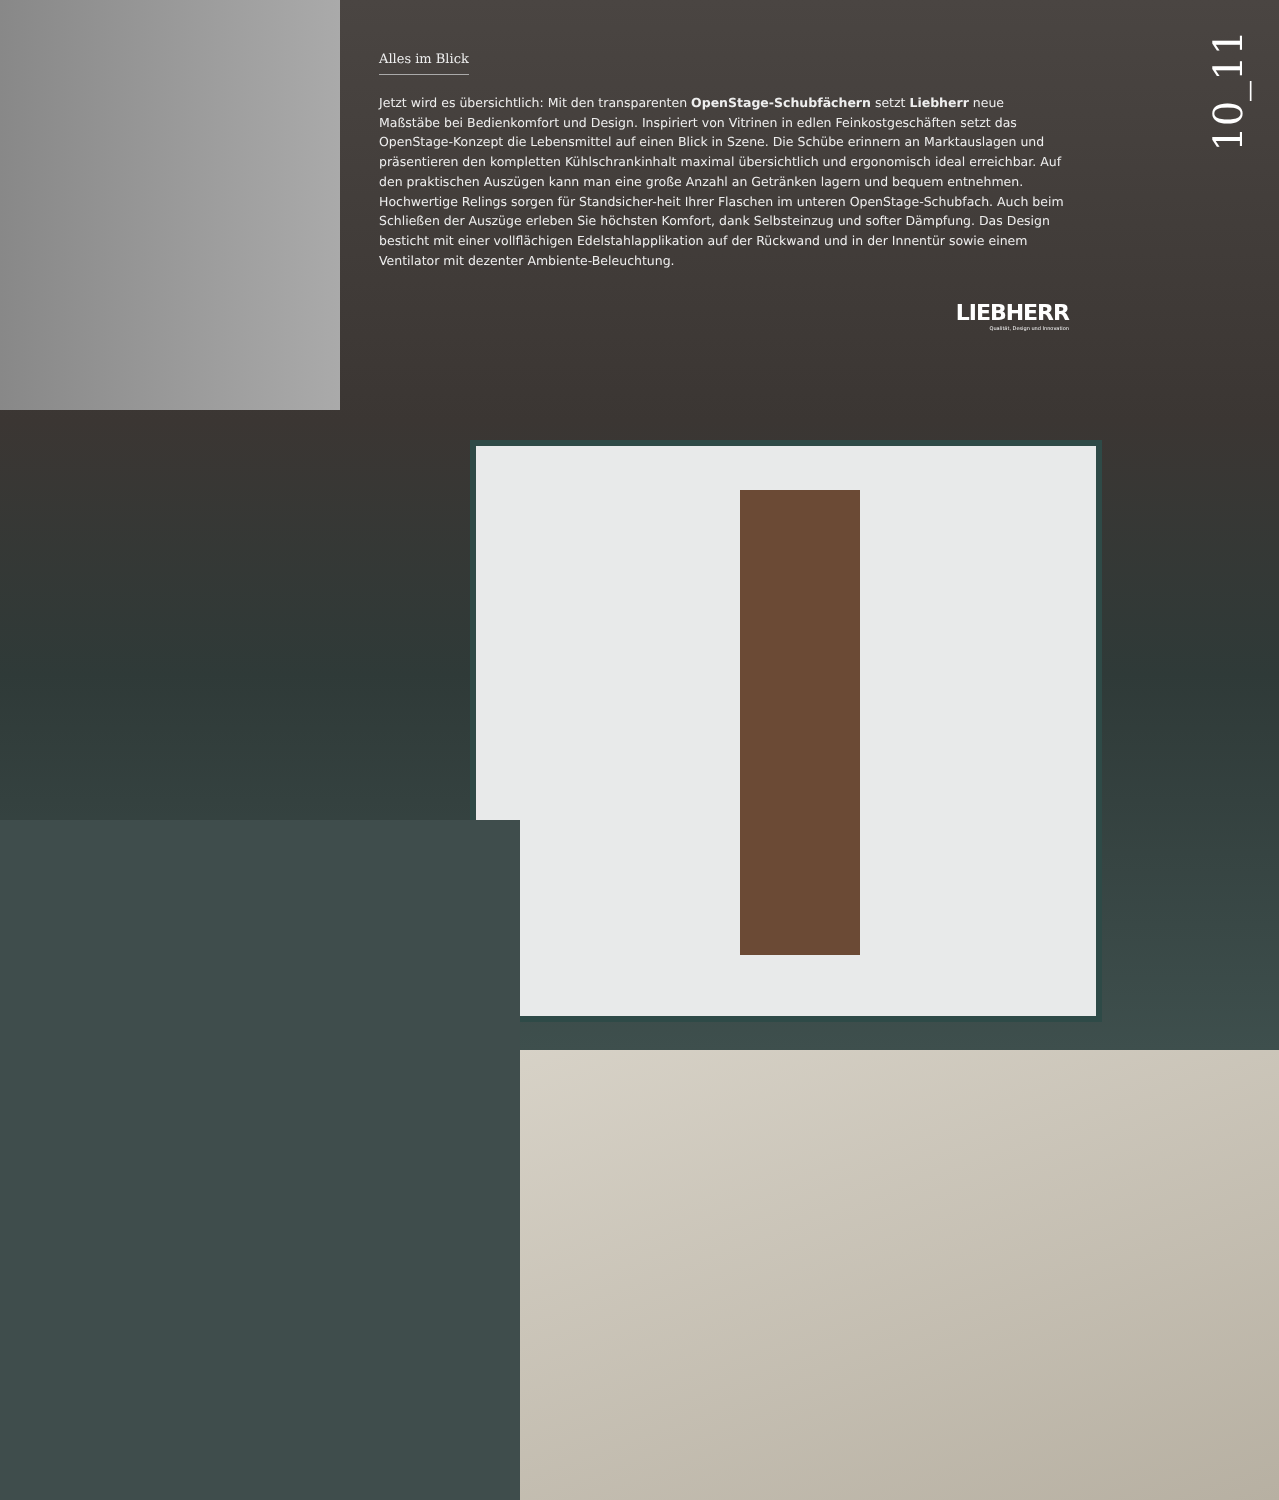10_11
Alles im Blick
Jetzt wird es übersichtlich: Mit den transparenten OpenStage-Schubfächern setzt Liebherr neue Maßstäbe bei Bedienkomfort und Design. Inspiriert von Vitrinen in edlen Feinkostgeschäften setzt das OpenStage-Konzept die Lebensmittel auf einen Blick in Szene. Die Schübe erinnern an Marktauslagen und präsentieren den kompletten Kühlschrankinhalt maximal übersichtlich und ergonomisch ideal erreichbar. Auf den praktischen Auszügen kann man eine große Anzahl an Getränken lagern und bequem entnehmen. Hochwertige Relings sorgen für Standsicher-heit Ihrer Flaschen im unteren OpenStage-Schubfach. Auch beim Schließen der Auszüge erleben Sie höchsten Komfort, dank Selbsteinzug und softer Dämpfung. Das Design besticht mit einer vollflächigen Edelstahlapplikation auf der Rückwand und in der Innentür sowie einem Ventilator mit dezenter Ambiente-Beleuchtung.
LIEBHERR
Qualität, Design und Innovation